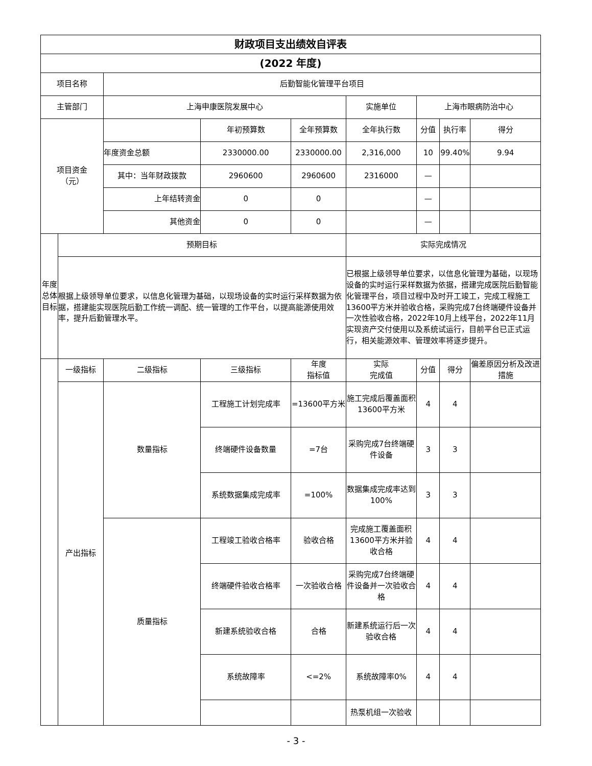| 财政项目支出绩效自评表 | | | | | | | | |
| (2022 年度) | | | | | | | | |
| 项目名称 | | 后勤智能化管理平台项目 | | | | | | |
| 主管部门 | | 上海申康医院发展中心 | | | 实施单位 | 上海市眼病防治中心 | | |
| 项目资金 （元） | | | 年初预算数 | 全年预算数 | 全年执行数 | 分值 | 执行率 | 得分 |
| | | 年度资金总额 | 2330000.00 | 2330000.00 | 2,316,000 | 10 | 99.40% | 9.94 |
| | | 其中：当年财政拨款 | 2960600 | 2960600 | 2316000 | — | | |
| | | 上年结转资金 | 0 | 0 | | — | | |
| | | 其他资金 | 0 | 0 | | — | | |
| 年度总体目标 | 预期目标 | | | | 实际完成情况 | | | |
| | 根据上级领导单位要求，以信息化管理为基础，以现场设备的实时运行采样数据为依据，搭建能实现医院后勤工作统一调配、统一管理的工作平台，以提高能源使用效率，提升后勤管理水平。 | | | | 已根据上级领导单位要求，以信息化管理为基础，以现场设备的实时运行采样数据为依据，搭建完成医院后勤智能化管理平台，项目过程中及时开工竣工，完成工程施工13600平方米并验收合格，采购完成7台终端硬件设备并一次性验收合格，2022年10月上线平台，2022年11月实现资产交付使用以及系统试运行，目前平台已正式运行，相关能源效率、管理效率将逐步提升。 | | | |
| | 一级指标 | 二级指标 | 三级指标 | 年度 指标值 | 实际 完成值 | 分值 | 得分 | 偏差原因分析及改进措施 |
| | 产出指标 | 数量指标 | 工程施工计划完成率 | =13600平方米 | 施工完成后覆盖面积13600平方米 | 4 | 4 | |
| | | | 终端硬件设备数量 | =7台 | 采购完成7台终端硬件设备 | 3 | 3 | |
| | | | 系统数据集成完成率 | =100% | 数据集成完成率达到100% | 3 | 3 | |
| | | 质量指标 | 工程竣工验收合格率 | 验收合格 | 完成施工覆盖面积13600平方米并验收合格 | 4 | 4 | |
| | | | 终端硬件验收合格率 | 一次验收合格 | 采购完成7台终端硬件设备并一次验收合格 | 4 | 4 | |
| | | | 新建系统验收合格 | 合格 | 新建系统运行后一次验收合格 | 4 | 4 | |
| | | | 系统故障率 | <=2% | 系统故障率0% | 4 | 4 | |
| | | | | | 热泵机组一次验收 | | | |
- 3 -